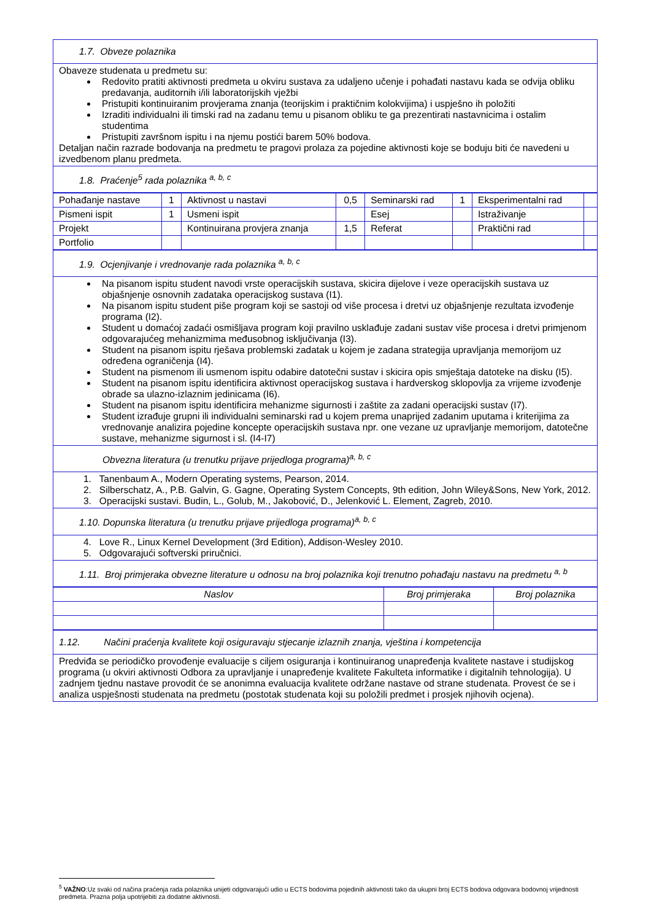| 1.7. Obveze polaznika |
| Obaveze studenata u predmetu su: Redovito pratiti aktivnosti predmeta u okviru sustava za udaljeno učenje i pohađati nastavu kada se odvija obliku predavanja, auditornih i/ili laboratorijskih vježbi Pristupiti kontinuiranim provjerama znanja (teorijskim i praktičnim kolokvijima) i uspješno ih položiti Izraditi individualni ili timski rad na zadanu temu u pisanom obliku te ga prezentirati nastavnicima i ostalim studentima Pristupiti završnom ispitu i na njemu postići barem 50% bodova. Detaljan način razrade bodovanja na predmetu te pragovi prolaza za pojedine aktivnosti koje se boduju biti će navedeni u izvedbenom planu predmeta. |
| 1.8. Praćenje<sup>5</sup> rada polaznika <sup>a, b, c</sup> |
| Pohađanje nastave | 1 | Aktivnost u nastavi | 0,5 | Seminarski rad | 1 | Eksperimentalni rad | |
| Pismeni ispit | 1 | Usmeni ispit | | Esej | | Istraživanje | |
| Projekt | | Kontinuirana provjera znanja | 1,5 | Referat | | Praktični rad | |
| Portfolio | | | | | | | |
| 1.9. Ocjenjivanje i vrednovanje rada polaznika <sup>a, b, c</sup> |
| Na pisanom ispitu student navodi vrste operacijskih sustava, skicira dijelove i veze operacijskih sustava uz objašnjenje osnovnih zadataka operacijskog sustava (I1). Na pisanom ispitu student piše program koji se sastoji od više procesa i dretvi uz objašnjenje rezultata izvođenje programa (I2). Student u domaćoj zadaći osmišljava program koji pravilno usklađuje zadani sustav više procesa i dretvi primjenom odgovarajućeg mehanizmima međusobnog isključivanja (I3). Student na pisanom ispitu rješava problemski zadatak u kojem je zadana strategija upravljanja memorijom uz određena ograničenja (I4). Student na pismenom ili usmenom ispitu odabire datotečni sustav i skicira opis smještaja datoteke na disku (I5). Student na pisanom ispitu identificira aktivnost operacijskog sustava i hardverskog sklopovlja za vrijeme izvođenje obrade sa ulazno-izlaznim jedinicama (I6). Student na pisanom ispitu identificira mehanizme sigurnosti i zaštite za zadani operacijski sustav (I7). Student izrađuje grupni ili individualni seminarski rad u kojem prema unaprijed zadanim uputama i kriterijima za vrednovanje analizira pojedine koncepte operacijskih sustava npr. one vezane uz upravljanje memorijom, datotečne sustave, mehanizme sigurnost i sl. (I4-I7) |
| Obvezna literatura (u trenutku prijave prijedloga programa)<sup>a, b, c</sup> |
| 1. Tanenbaum A., Modern Operating systems, Pearson, 2014. 2. Silberschatz, A., P.B. Galvin, G. Gagne, Operating System Concepts, 9th edition, John Wiley&Sons, New York, 2012. 3. Operacijski sustavi. Budin, L., Golub, M., Jakobović, D., Jelenković L. Element, Zagreb, 2010. |
| 1.10. Dopunska literatura (u trenutku prijave prijedloga programa)<sup>a, b, c</sup> |
| 4. Love R., Linux Kernel Development (3rd Edition), Addison-Wesley 2010. 5. Odgovarajući softverski priručnici. |
| 1.11. Broj primjeraka obvezne literature u odnosu na broj polaznika koji trenutno pohađaju nastavu na predmetu <sup>a, b</sup> |
| Naslov | Broj primjeraka | Broj polaznika |
| --- | --- | --- |
| 1.12. Načini praćenja kvalitete koji osiguravaju stjecanje izlaznih znanja, vještina i kompetencija |
| Predviđa se periodičko provođenje evaluacije s ciljem osiguranja i kontinuiranog unapređenja kvalitete nastave i studijskog programa (u okviri aktivnosti Odbora za upravljanje i unapređenje kvalitete Fakulteta informatike i digitalnih tehnologija). U zadnjem tjednu nastave provodit će se anonimna evaluacija kvalitete održane nastave od strane studenata. Provest će se i analiza uspješnosti studenata na predmetu (postotak studenata koji su položili predmet i prosjek njihovih ocjena). |
<sup>5</sup> VAŽNO:Uz svaki od načina praćenja rada polaznika unijeti odgovarajući udio u ECTS bodovima pojedinih aktivnosti tako da ukupni broj ECTS bodova odgovara bodovnoj vrijednosti predmeta. Prazna polja upotrijebiti za dodatne aktivnosti.